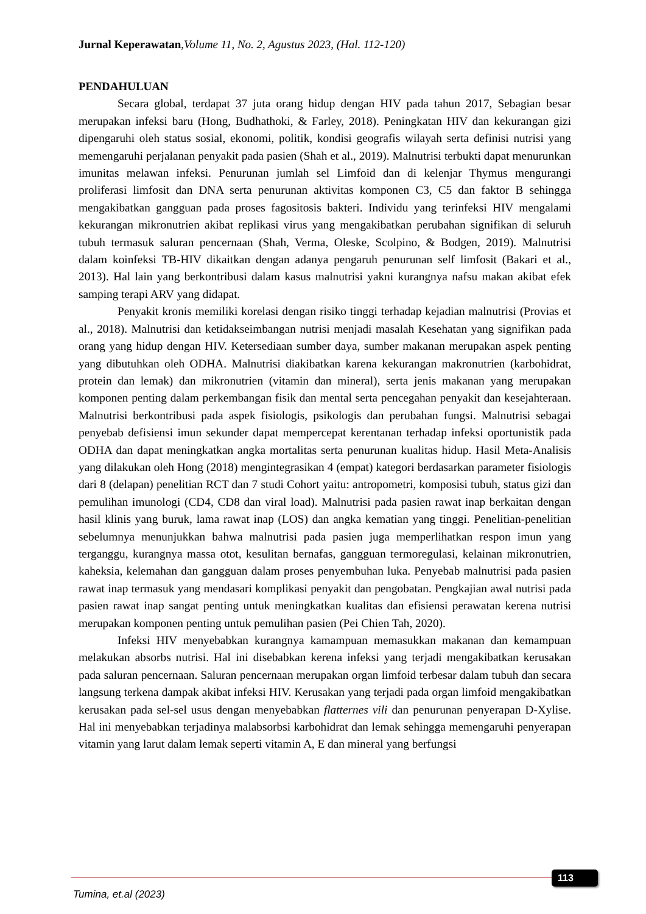Jurnal Keperawatan,Volume 11, No. 2, Agustus 2023, (Hal. 112-120)
PENDAHULUAN
Secara global, terdapat 37 juta orang hidup dengan HIV pada tahun 2017, Sebagian besar merupakan infeksi baru (Hong, Budhathoki, & Farley, 2018). Peningkatan HIV dan kekurangan gizi dipengaruhi oleh status sosial, ekonomi, politik, kondisi geografis wilayah serta definisi nutrisi yang memengaruhi perjalanan penyakit pada pasien (Shah et al., 2019). Malnutrisi terbukti dapat menurunkan imunitas melawan infeksi. Penurunan jumlah sel Limfoid dan di kelenjar Thymus mengurangi proliferasi limfosit dan DNA serta penurunan aktivitas komponen C3, C5 dan faktor B sehingga mengakibatkan gangguan pada proses fagositosis bakteri. Individu yang terinfeksi HIV mengalami kekurangan mikronutrien akibat replikasi virus yang mengakibatkan perubahan signifikan di seluruh tubuh termasuk saluran pencernaan (Shah, Verma, Oleske, Scolpino, & Bodgen, 2019). Malnutrisi dalam koinfeksi TB-HIV dikaitkan dengan adanya pengaruh penurunan self limfosit (Bakari et al., 2013). Hal lain yang berkontribusi dalam kasus malnutrisi yakni kurangnya nafsu makan akibat efek samping terapi ARV yang didapat.
Penyakit kronis memiliki korelasi dengan risiko tinggi terhadap kejadian malnutrisi (Provias et al., 2018). Malnutrisi dan ketidakseimbangan nutrisi menjadi masalah Kesehatan yang signifikan pada orang yang hidup dengan HIV. Ketersediaan sumber daya, sumber makanan merupakan aspek penting yang dibutuhkan oleh ODHA. Malnutrisi diakibatkan karena kekurangan makronutrien (karbohidrat, protein dan lemak) dan mikronutrien (vitamin dan mineral), serta jenis makanan yang merupakan komponen penting dalam perkembangan fisik dan mental serta pencegahan penyakit dan kesejahteraan. Malnutrisi berkontribusi pada aspek fisiologis, psikologis dan perubahan fungsi. Malnutrisi sebagai penyebab defisiensi imun sekunder dapat mempercepat kerentanan terhadap infeksi oportunistik pada ODHA dan dapat meningkatkan angka mortalitas serta penurunan kualitas hidup. Hasil Meta-Analisis yang dilakukan oleh Hong (2018) mengintegrasikan 4 (empat) kategori berdasarkan parameter fisiologis dari 8 (delapan) penelitian RCT dan 7 studi Cohort yaitu: antropometri, komposisi tubuh, status gizi dan pemulihan imunologi (CD4, CD8 dan viral load). Malnutrisi pada pasien rawat inap berkaitan dengan hasil klinis yang buruk, lama rawat inap (LOS) dan angka kematian yang tinggi. Penelitian-penelitian sebelumnya menunjukkan bahwa malnutrisi pada pasien juga memperlihatkan respon imun yang terganggu, kurangnya massa otot, kesulitan bernafas, gangguan termoregulasi, kelainan mikronutrien, kaheksia, kelemahan dan gangguan dalam proses penyembuhan luka. Penyebab malnutrisi pada pasien rawat inap termasuk yang mendasari komplikasi penyakit dan pengobatan. Pengkajian awal nutrisi pada pasien rawat inap sangat penting untuk meningkatkan kualitas dan efisiensi perawatan kerena nutrisi merupakan komponen penting untuk pemulihan pasien (Pei Chien Tah, 2020).
Infeksi HIV menyebabkan kurangnya kamampuan memasukkan makanan dan kemampuan melakukan absorbs nutrisi. Hal ini disebabkan kerena infeksi yang terjadi mengakibatkan kerusakan pada saluran pencernaan. Saluran pencernaan merupakan organ limfoid terbesar dalam tubuh dan secara langsung terkena dampak akibat infeksi HIV. Kerusakan yang terjadi pada organ limfoid mengakibatkan kerusakan pada sel-sel usus dengan menyebabkan flatternes vili dan penurunan penyerapan D-Xylise. Hal ini menyebabkan terjadinya malabsorbsi karbohidrat dan lemak sehingga memengaruhi penyerapan vitamin yang larut dalam lemak seperti vitamin A, E dan mineral yang berfungsi
113
Tumina, et.al (2023)